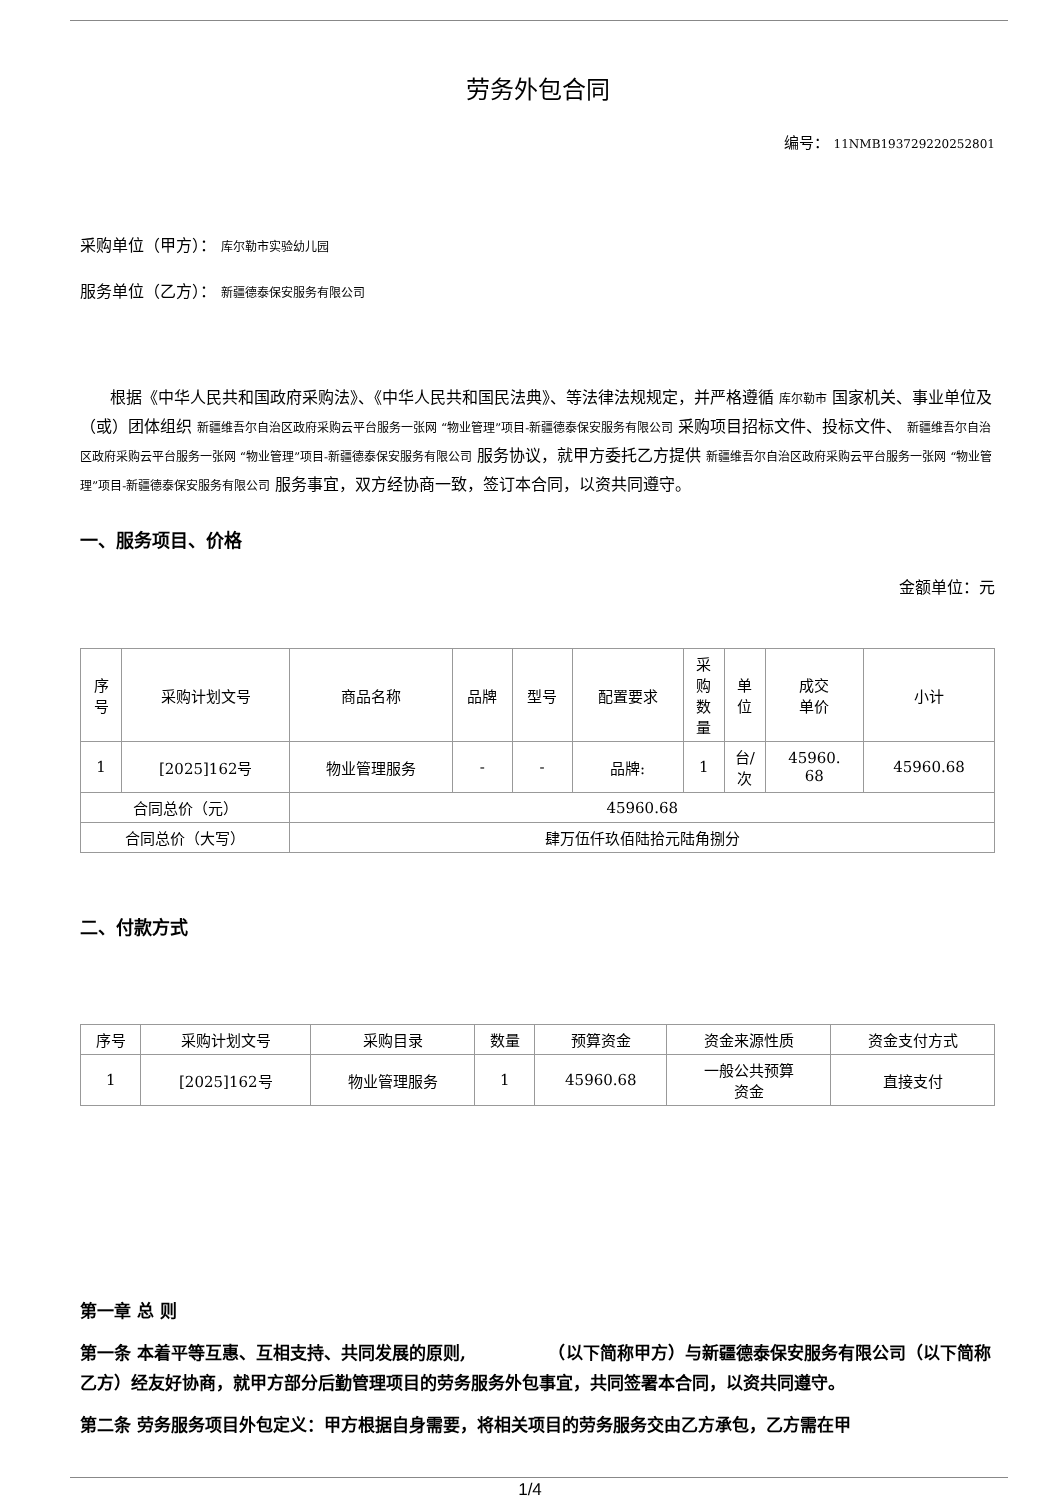劳务外包合同
编号： 11NMB193729220252801
采购单位（甲方）： 库尔勒市实验幼儿园
服务单位（乙方）： 新疆德泰保安服务有限公司
根据《中华人民共和国政府采购法》、《中华人民共和国民法典》、等法律法规规定，并严格遵循 库尔勒市 国家机关、事业单位及（或）团体组织 新疆维吾尔自治区政府采购云平台服务一张网 “物业管理”项目-新疆德泰保安服务有限公司 采购项目招标文件、投标文件、 新疆维吾尔自治区政府采购云平台服务一张网 “物业管理”项目-新疆德泰保安服务有限公司 服务协议，就甲方委托乙方提供 新疆维吾尔自治区政府采购云平台服务一张网 “物业管理”项目-新疆德泰保安服务有限公司 服务事宜，双方经协商一致，签订本合同，以资共同遵守。
一、服务项目、价格
金额单位：元
| 序 号 | 采购计划文号 | 商品名称 | 品牌 | 型号 | 配置要求 | 采 购 数 量 | 单 位 | 成交 单价 | 小计 |
| --- | --- | --- | --- | --- | --- | --- | --- | --- | --- |
| 1 | [2025]162号 | 物业管理服务 | - | - | 品牌: | 1 | 台/ 次 | 45960. 68 | 45960.68 |
| 合同总价（元） | | 45960.68 | | | | | | | |
| 合同总价（大写） | | 肆万伍仟玖佰陆拾元陆角捌分 | | | | | | | |
二、付款方式
| 序号 | 采购计划文号 | 采购目录 | 数量 | 预算资金 | 资金来源性质 | 资金支付方式 |
| --- | --- | --- | --- | --- | --- | --- |
| 1 | [2025]162号 | 物业管理服务 | 1 | 45960.68 | 一般公共预算 资金 | 直接支付 |
第一章 总 则
第一条 本着平等互惠、互相支持、共同发展的原则, 　　　　　（以下简称甲方）与新疆德泰保安服务有限公司（以下简称乙方）经友好协商，就甲方部分后勤管理项目的劳务服务外包事宜，共同签署本合同，以资共同遵守。
第二条 劳务服务项目外包定义：甲方根据自身需要，将相关项目的劳务服务交由乙方承包，乙方需在甲
1/4